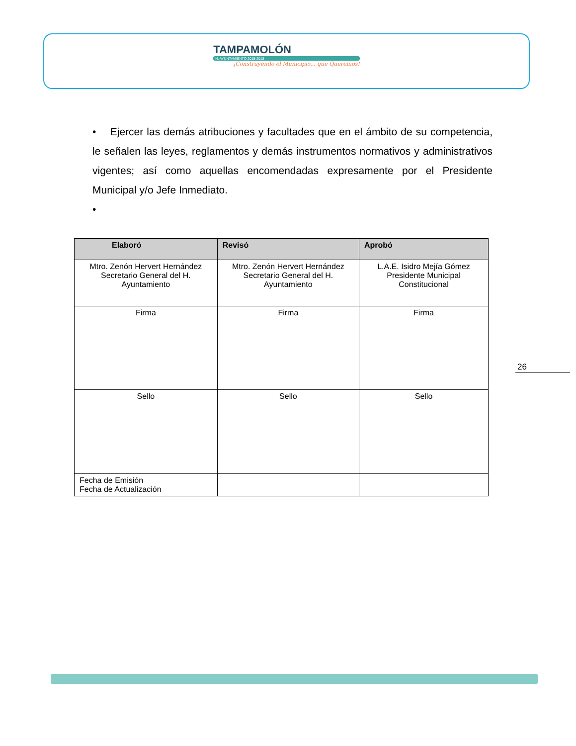TAMPAMOLÓN
H. AYUNTAMIENTO 2015-2018
¡Construyendo el Municipio... que Queremos!
• Ejercer las demás atribuciones y facultades que en el ámbito de su competencia, le señalen las leyes, reglamentos y demás instrumentos normativos y administrativos vigentes; así como aquellas encomendadas expresamente por el Presidente Municipal y/o Jefe Inmediato.
•
| Elaboró | Revisó | Aprobó |
| --- | --- | --- |
| Mtro. Zenón Hervert Hernández Secretario General del H. Ayuntamiento | Mtro. Zenón Hervert Hernández Secretario General del H. Ayuntamiento | L.A.E. Isidro Mejía Gómez Presidente Municipal Constitucional |
| Firma | Firma | Firma |
| Sello | Sello | Sello |
| Fecha de Emisión Fecha de Actualización | | |
26